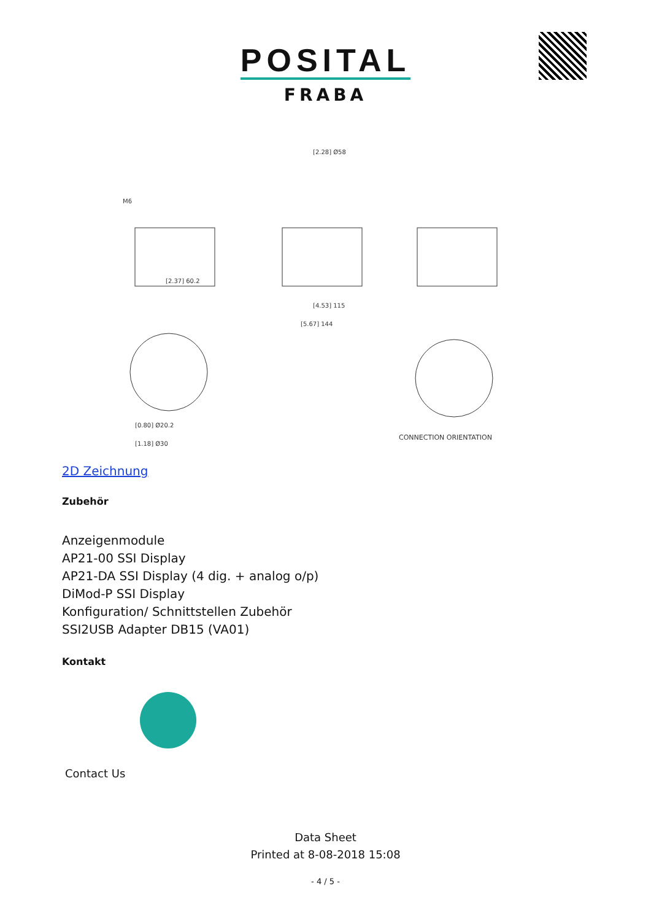POSITAL
FRABA
CONNECTION ORIENTATION
M6
[2.37] 60.2
[4.53] 115
[5.67] 144
[2.28] Ø58
[0.80] Ø20.2
[1.18] Ø30
2D Zeichnung
Zubehör
Anzeigenmodule
AP21-00 SSI Display
AP21-DA SSI Display (4 dig. + analog o/p)
DiMod-P SSI Display
Konfiguration/ Schnittstellen Zubehör
SSI2USB Adapter DB15 (VA01)
Kontakt
Contact Us
Data Sheet
Printed at 8-08-2018 15:08
- 4 / 5 -